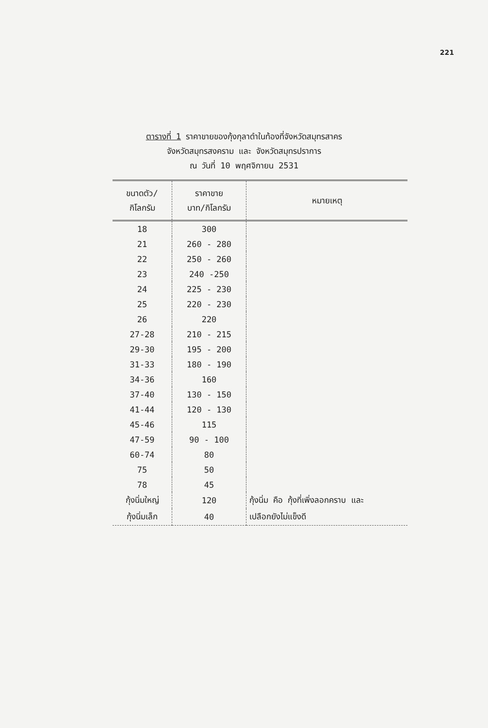221
ตารางที่ 1 ราคาขายของกุ้งกุลาดำในท้องที่จังหวัดสมุทรสาคร
จังหวัดสมุทรสงคราม และ จังหวัดสมุทรปราการ
ณ วันที่ 10 พฤศจิกายน 2531
| ขนาดตัว/ กิโลกรัม | ราคาขาย บาท/กิโลกรัม | หมายเหตุ |
| --- | --- | --- |
| 18 | 300 | |
| 21 | 260 - 280 | |
| 22 | 250 - 260 | |
| 23 | 240 -250 | |
| 24 | 225 - 230 | |
| 25 | 220 - 230 | |
| 26 | 220 | |
| 27-28 | 210 - 215 | |
| 29-30 | 195 - 200 | |
| 31-33 | 180 - 190 | |
| 34-36 | 160 | |
| 37-40 | 130 - 150 | |
| 41-44 | 120 - 130 | |
| 45-46 | 115 | |
| 47-59 | 90 - 100 | |
| 60-74 | 80 | |
| 75 | 50 | |
| 78 | 45 | |
| กุ้งนิ่มใหญ่ | 120 | กุ้งนิ่ม คือ กุ้งที่เพิ่งลอกคราบ และ |
| กุ้งนิ่มเล็ก | 40 | เปลือกยังไม่แข็งดี |